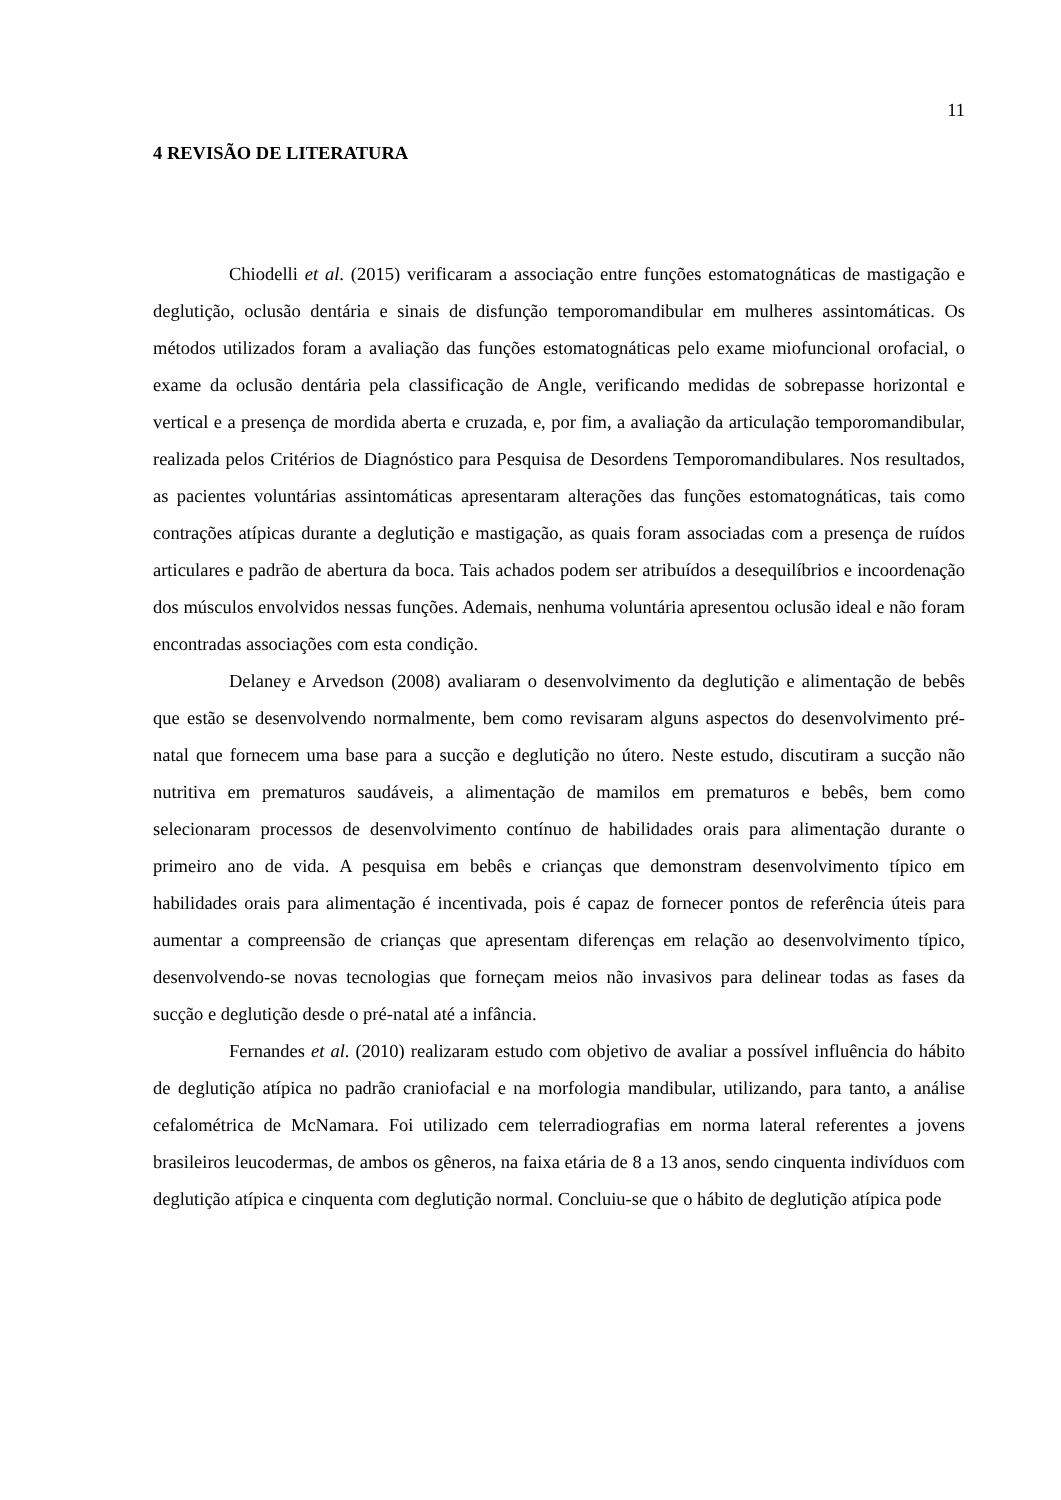11
4 REVISÃO DE LITERATURA
Chiodelli et al. (2015) verificaram a associação entre funções estomatognáticas de mastigação e deglutição, oclusão dentária e sinais de disfunção temporomandibular em mulheres assintomáticas. Os métodos utilizados foram a avaliação das funções estomatognáticas pelo exame miofuncional orofacial, o exame da oclusão dentária pela classificação de Angle, verificando medidas de sobrepasse horizontal e vertical e a presença de mordida aberta e cruzada, e, por fim, a avaliação da articulação temporomandibular, realizada pelos Critérios de Diagnóstico para Pesquisa de Desordens Temporomandibulares. Nos resultados, as pacientes voluntárias assintomáticas apresentaram alterações das funções estomatognáticas, tais como contrações atípicas durante a deglutição e mastigação, as quais foram associadas com a presença de ruídos articulares e padrão de abertura da boca. Tais achados podem ser atribuídos a desequilíbrios e incoordenação dos músculos envolvidos nessas funções. Ademais, nenhuma voluntária apresentou oclusão ideal e não foram encontradas associações com esta condição.
Delaney e Arvedson (2008) avaliaram o desenvolvimento da deglutição e alimentação de bebês que estão se desenvolvendo normalmente, bem como revisaram alguns aspectos do desenvolvimento pré-natal que fornecem uma base para a sucção e deglutição no útero. Neste estudo, discutiram a sucção não nutritiva em prematuros saudáveis, a alimentação de mamilos em prematuros e bebês, bem como selecionaram processos de desenvolvimento contínuo de habilidades orais para alimentação durante o primeiro ano de vida. A pesquisa em bebês e crianças que demonstram desenvolvimento típico em habilidades orais para alimentação é incentivada, pois é capaz de fornecer pontos de referência úteis para aumentar a compreensão de crianças que apresentam diferenças em relação ao desenvolvimento típico, desenvolvendo-se novas tecnologias que forneçam meios não invasivos para delinear todas as fases da sucção e deglutição desde o pré-natal até a infância.
Fernandes et al. (2010) realizaram estudo com objetivo de avaliar a possível influência do hábito de deglutição atípica no padrão craniofacial e na morfologia mandibular, utilizando, para tanto, a análise cefalométrica de McNamara. Foi utilizado cem telerradiografias em norma lateral referentes a jovens brasileiros leucodermas, de ambos os gêneros, na faixa etária de 8 a 13 anos, sendo cinquenta indivíduos com deglutição atípica e cinquenta com deglutição normal. Concluiu-se que o hábito de deglutição atípica pode